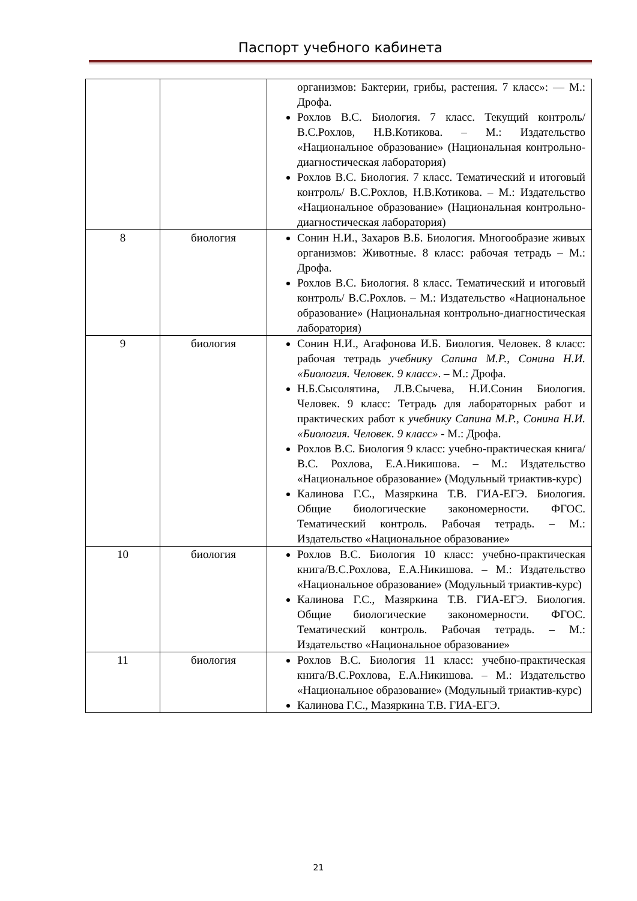Паспорт учебного кабинета
| | | организмов: Бактерии, грибы, растения. 7 класс»: — М.: Дрофа. Рохлов В.С. Биология. 7 класс. Текущий контроль/ В.С.Рохлов, Н.В.Котикова. – М.: Издательство «Национальное образование» (Национальная контрольно-диагностическая лаборатория) Рохлов В.С. Биология. 7 класс. Тематический и итоговый контроль/ В.С.Рохлов, Н.В.Котикова. – М.: Издательство «Национальное образование» (Национальная контрольно-диагностическая лаборатория) |
| 8 | биология | Сонин Н.И., Захаров В.Б. Биология. Многообразие живых организмов: Животные. 8 класс: рабочая тетрадь – М.: Дрофа. Рохлов В.С. Биология. 8 класс. Тематический и итоговый контроль/ В.С.Рохлов. – М.: Издательство «Национальное образование» (Национальная контрольно-диагностическая лаборатория) |
| 9 | биология | Сонин Н.И., Агафонова И.Б. Биология. Человек. 8 класс: рабочая тетрадь учебнику Сапина М.Р., Сонина Н.И. «Биология. Человек. 9 класс» . – М.: Дрофа. Н.Б.Сысолятина, Л.В.Сычева, Н.И.Сонин Биология. Человек. 9 класс: Тетрадь для лабораторных работ и практических работ к учебнику Сапина М.Р., Сонина Н.И. «Биология. Человек. 9 класс» - М.: Дрофа. Рохлов В.С. Биология 9 класс: учебно-практическая книга/В.С. Рохлова, Е.А.Никишова. – М.: Издательство «Национальное образование» (Модульный триактив-курс) Калинова Г.С., Мазяркина Т.В. ГИА-ЕГЭ. Биология. Общие биологические закономерности. ФГОС. Тематический контроль. Рабочая тетрадь. – М.: Издательство «Национальное образование» |
| 10 | биология | Рохлов В.С. Биология 10 класс: учебно-практическая книга/В.С.Рохлова, Е.А.Никишова. – М.: Издательство «Национальное образование» (Модульный триактив-курс) Калинова Г.С., Мазяркина Т.В. ГИА-ЕГЭ. Биология. Общие биологические закономерности. ФГОС. Тематический контроль. Рабочая тетрадь. – М.: Издательство «Национальное образование» |
| 11 | биология | Рохлов В.С. Биология 11 класс: учебно-практическая книга/В.С.Рохлова, Е.А.Никишова. – М.: Издательство «Национальное образование» (Модульный триактив-курс) Калинова Г.С., Мазяркина Т.В. ГИА-ЕГЭ. |
21